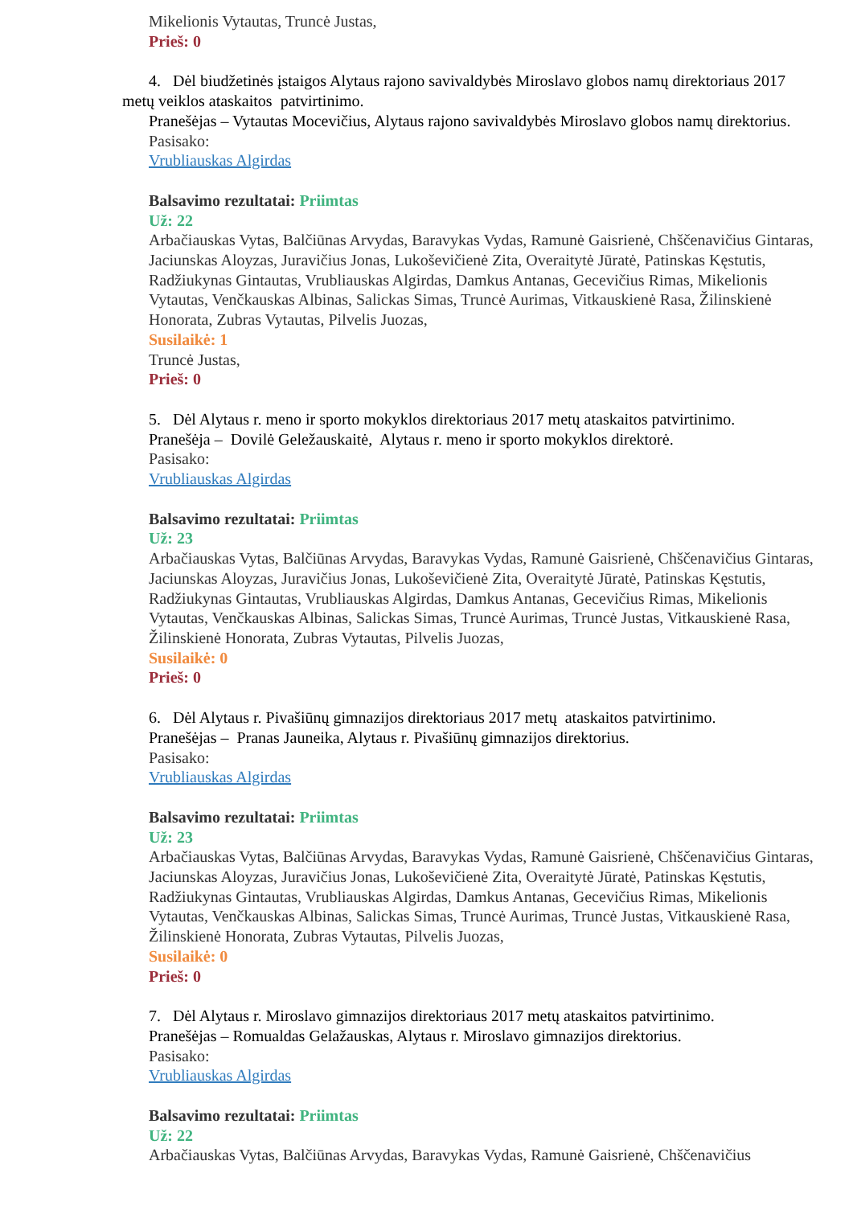Mikelionis Vytautas, Truncė Justas,
Prieš: 0
4. Dėl biudžetinės įstaigos Alytaus rajono savivaldybės Miroslavo globos namų direktoriaus 2017 metų veiklos ataskaitos patvirtinimo.
Pranešėjas – Vytautas Mocevičius, Alytaus rajono savivaldybės Miroslavo globos namų direktorius.
Pasisako:
Vrubliauskas Algirdas
Balsavimo rezultatai: Priimtas
Už: 22
Arbačiauskas Vytas, Balčiūnas Arvydas, Baravykas Vydas, Ramunė Gaisrienė, Chščenavičius Gintaras, Jaciunskas Aloyzas, Juravičius Jonas, Lukoševičienė Zita, Overaitytė Jūratė, Patinskas Kęstutis, Radžiukynas Gintautas, Vrubliauskas Algirdas, Damkus Antanas, Gecevičius Rimas, Mikelionis Vytautas, Venčkauskas Albinas, Salickas Simas, Truncė Aurimas, Vitkauskienė Rasa, Žilinskienė Honorata, Zubras Vytautas, Pilvelis Juozas,
Susilaikė: 1
Truncė Justas,
Prieš: 0
5. Dėl Alytaus r. meno ir sporto mokyklos direktoriaus 2017 metų ataskaitos patvirtinimo.
Pranešėja – Dovilė Geležauskaitė, Alytaus r. meno ir sporto mokyklos direktorė.
Pasisako:
Vrubliauskas Algirdas
Balsavimo rezultatai: Priimtas
Už: 23
Arbačiauskas Vytas, Balčiūnas Arvydas, Baravykas Vydas, Ramunė Gaisrienė, Chščenavičius Gintaras, Jaciunskas Aloyzas, Juravičius Jonas, Lukoševičienė Zita, Overaitytė Jūratė, Patinskas Kęstutis, Radžiukynas Gintautas, Vrubliauskas Algirdas, Damkus Antanas, Gecevičius Rimas, Mikelionis Vytautas, Venčkauskas Albinas, Salickas Simas, Truncė Aurimas, Truncė Justas, Vitkauskienė Rasa, Žilinskienė Honorata, Zubras Vytautas, Pilvelis Juozas,
Susilaikė: 0
Prieš: 0
6. Dėl Alytaus r. Pivašiūnų gimnazijos direktoriaus 2017 metų ataskaitos patvirtinimo.
Pranešėjas – Pranas Jauneika, Alytaus r. Pivašiūnų gimnazijos direktorius.
Pasisako:
Vrubliauskas Algirdas
Balsavimo rezultatai: Priimtas
Už: 23
Arbačiauskas Vytas, Balčiūnas Arvydas, Baravykas Vydas, Ramunė Gaisrienė, Chščenavičius Gintaras, Jaciunskas Aloyzas, Juravičius Jonas, Lukoševičienė Zita, Overaitytė Jūratė, Patinskas Kęstutis, Radžiukynas Gintautas, Vrubliauskas Algirdas, Damkus Antanas, Gecevičius Rimas, Mikelionis Vytautas, Venčkauskas Albinas, Salickas Simas, Truncė Aurimas, Truncė Justas, Vitkauskienė Rasa, Žilinskienė Honorata, Zubras Vytautas, Pilvelis Juozas,
Susilaikė: 0
Prieš: 0
7. Dėl Alytaus r. Miroslavo gimnazijos direktoriaus 2017 metų ataskaitos patvirtinimo.
Pranešėjas – Romualdas Gelažauskas, Alytaus r. Miroslavo gimnazijos direktorius.
Pasisako:
Vrubliauskas Algirdas
Balsavimo rezultatai: Priimtas
Už: 22
Arbačiauskas Vytas, Balčiūnas Arvydas, Baravykas Vydas, Ramunė Gaisrienė, Chščenavičius